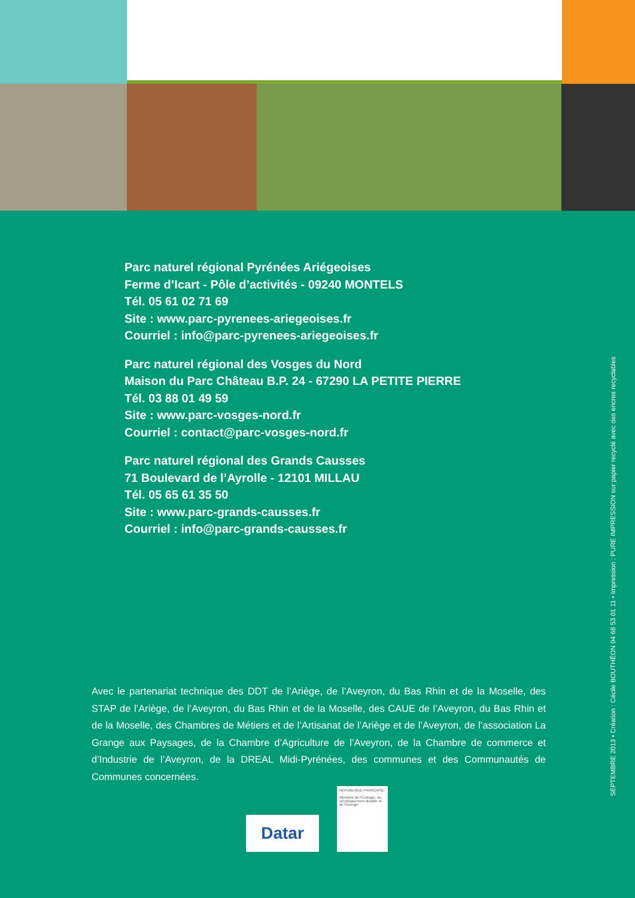Parc naturel régional Pyrénées Ariégeoises
Ferme d’Icart - Pôle d’activités - 09240 MONTELS
Tél. 05 61 02 71 69
Site : www.parc-pyrenees-ariegeoises.fr
Courriel : info@parc-pyrenees-ariegeoises.fr
Parc naturel régional des Vosges du Nord
Maison du Parc Château B.P. 24 - 67290 LA PETITE PIERRE
Tél. 03 88 01 49 59
Site : www.parc-vosges-nord.fr
Courriel : contact@parc-vosges-nord.fr
Parc naturel régional des Grands Causses
71 Boulevard de l’Ayrolle - 12101 MILLAU
Tél. 05 65 61 35 50
Site : www.parc-grands-causses.fr
Courriel : info@parc-grands-causses.fr
Avec le partenariat technique des DDT de l’Ariège, de l’Aveyron, du Bas Rhin et de la Moselle, des STAP de l’Ariège, de l’Aveyron, du Bas Rhin et de la Moselle, des CAUE de l’Aveyron, du Bas Rhin et de la Moselle, des Chambres de Métiers et de l’Artisanat de l’Ariège et de l’Aveyron, de l’association La Grange aux Paysages, de la Chambre d’Agriculture de l’Aveyron, de la Chambre de commerce et d’Industrie de l’Aveyron, de la DREAL Midi-Pyrénées, des communes et des Communautés de Communes concernées.
SEPTEMBRE 2013 • Création : Cécile BOUTHÉON 04 68 53 01 11 • Impression : PURE IMPRESSION sur papier recyclé avec des encres recyclables
Datar
RÉPUBLIQUE FRANÇAISE
Ministère de l’Écologie, du Développement durable et de l’Énergie